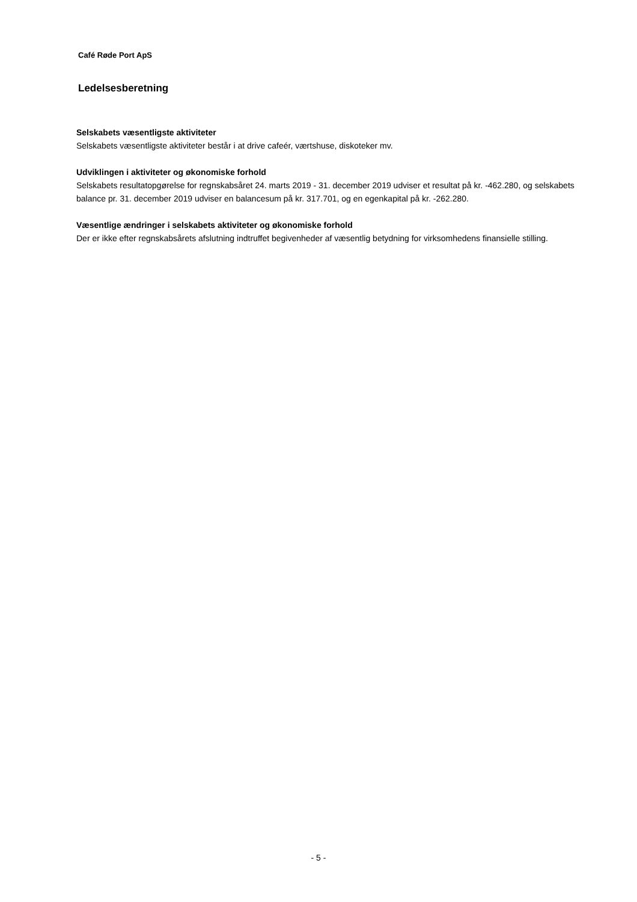Café Røde Port ApS
Ledelsesberetning
Selskabets væsentligste aktiviteter
Selskabets væsentligste aktiviteter består i at drive cafeér, værtshuse, diskoteker mv.
Udviklingen i aktiviteter og økonomiske forhold
Selskabets resultatopgørelse for regnskabsåret 24. marts 2019 - 31. december 2019 udviser et resultat på kr. -462.280, og selskabets balance pr. 31. december 2019 udviser en balancesum på kr. 317.701, og en egenkapital på kr. -262.280.
Væsentlige ændringer i selskabets aktiviteter og økonomiske forhold
Der er ikke efter regnskabsårets afslutning indtruffet begivenheder af væsentlig betydning for virksomhedens finansielle stilling.
- 5 -